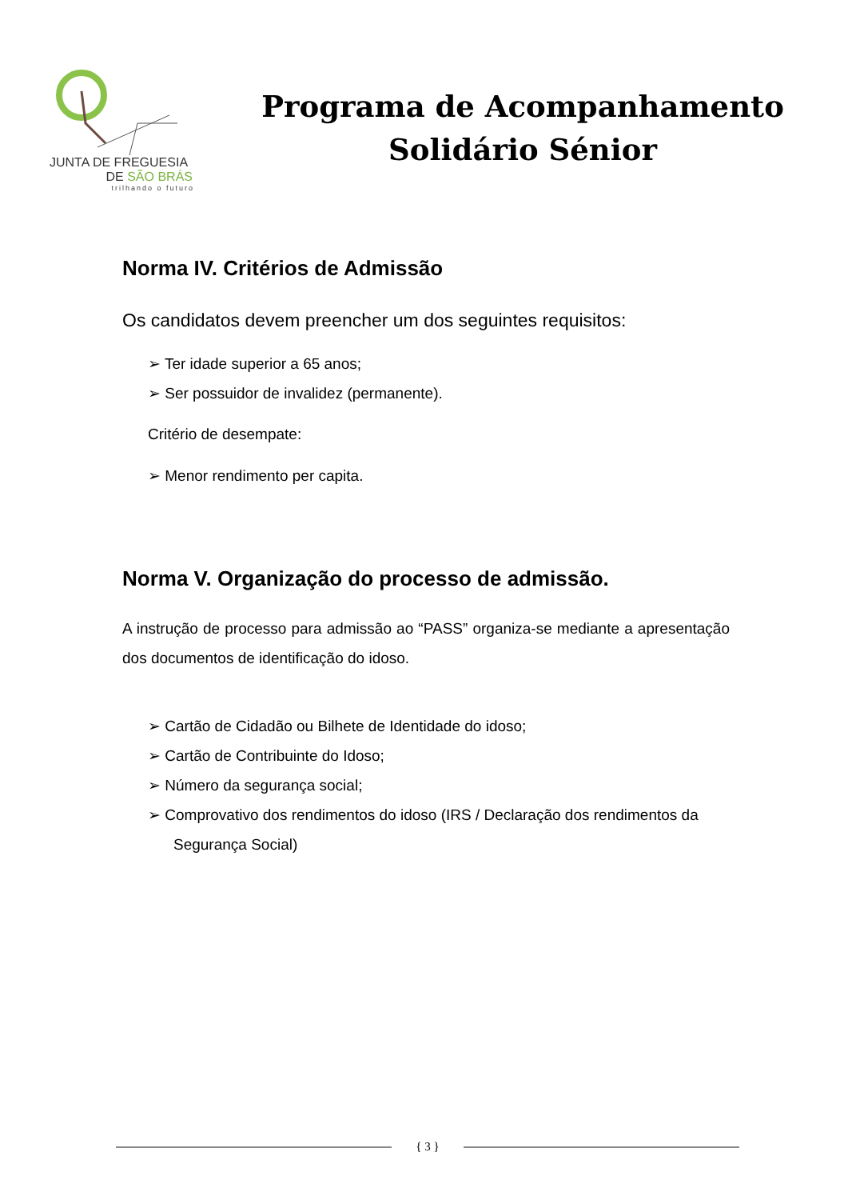JUNTA DE FREGUESIA
DE SÃO BRÁS
trilhando o futuro
Programa de Acompanhamento
Solidário Sénior
Norma IV. Critérios de Admissão
Os candidatos devem preencher um dos seguintes requisitos:
➢ Ter idade superior a 65 anos;
➢ Ser possuidor de invalidez (permanente).
Critério de desempate:
➢ Menor rendimento per capita.
Norma V. Organização do processo de admissão.
A instrução de processo para admissão ao “PASS” organiza-se mediante a apresentação dos documentos de identificação do idoso.
➢ Cartão de Cidadão ou Bilhete de Identidade do idoso;
➢ Cartão de Contribuinte do Idoso;
➢ Número da segurança social;
➢ Comprovativo dos rendimentos do idoso (IRS / Declaração dos rendimentos da Segurança Social)
{ 3 }